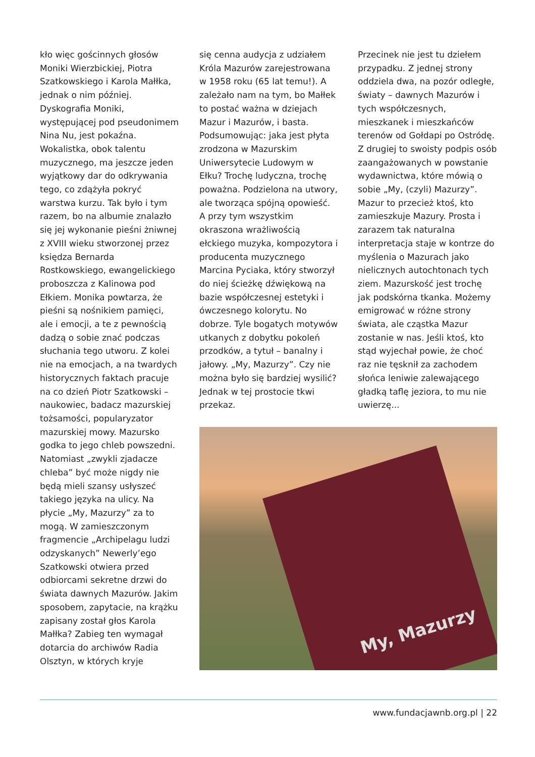kło więc gościnnych głosów Moniki Wierzbickiej, Piotra Szatkowskiego i Karola Małłka, jednak o nim później. Dyskografia Moniki, występującej pod pseudonimem Nina Nu, jest pokaźna. Wokalistka, obok talentu muzycznego, ma jeszcze jeden wyjątkowy dar do odkrywania tego, co zdążyła pokryć warstwa kurzu. Tak było i tym razem, bo na albumie znalazło się jej wykonanie pieśni żniwnej z XVIII wieku stworzonej przez księdza Bernarda Rostkowskiego, ewangelickiego proboszcza z Kalinowa pod Ełkiem. Monika powtarza, że pieśni są nośnikiem pamięci, ale i emocji, a te z pewnością dadzą o sobie znać podczas słuchania tego utworu. Z kolei nie na emocjach, a na twardych historycznych faktach pracuje na co dzień Piotr Szatkowski – naukowiec, badacz mazurskiej tożsamości, popularyzator mazurskiej mowy. Mazursko godka to jego chleb powszedni. Natomiast „zwykli zjadacze chleba” być może nigdy nie będą mieli szansy usłyszeć takiego języka na ulicy. Na płycie „My, Mazurzy” za to mogą. W zamieszczonym fragmencie „Archipelagu ludzi odzyskanych” Newerly’ego Szatkowski otwiera przed odbiorcami sekretne drzwi do świata dawnych Mazurów. Jakim sposobem, zapytacie, na krążku zapisany został głos Karola Małłka? Zabieg ten wymagał dotarcia do archiwów Radia Olsztyn, w których kryje
się cenna audycja z udziałem Króla Mazurów zarejestrowana w 1958 roku (65 lat temu!). A zależało nam na tym, bo Małłek to postać ważna w dziejach Mazur i Mazurów, i basta. Podsumowując: jaka jest płyta zrodzona w Mazurskim Uniwersytecie Ludowym w Ełku? Trochę ludyczna, trochę poważna. Podzielona na utwory, ale tworząca spójną opowieść. A przy tym wszystkim okraszona wrażliwością ełckiego muzyka, kompozytora i producenta muzycznego Marcina Pyciaka, który stworzył do niej ścieżkę dźwiękową na bazie współczesnej estetyki i ówczesnego kolorytu. No dobrze. Tyle bogatych motywów utkanych z dobytku pokoleń przodków, a tytuł – banalny i jałowy. „My, Mazurzy”. Czy nie można było się bardziej wysilić? Jednak w tej prostocie tkwi przekaz.
Przecinek nie jest tu dziełem przypadku. Z jednej strony oddziela dwa, na pozór odległe, światy – dawnych Mazurów i tych współczesnych, mieszkanek i mieszkańców terenów od Gołdapi po Ostródę. Z drugiej to swoisty podpis osób zaangażowanych w powstanie wydawnictwa, które mówią o sobie „My, (czyli) Mazurzy”. Mazur to przecież ktoś, kto zamieszkuje Mazury. Prosta i zarazem tak naturalna interpretacja staje w kontrze do myślenia o Mazurach jako nielicznych autochtonach tych ziem. Mazurskość jest trochę jak podskórna tkanka. Możemy emigrować w różne strony świata, ale cząstka Mazur zostanie w nas. Jeśli ktoś, kto stąd wyjechał powie, że choć raz nie tęsknił za zachodem słońca leniwie zalewającego gładką taflę jeziora, to mu nie uwierzę...
My, Mazurzy
www.fundacjawnb.org.pl | 22